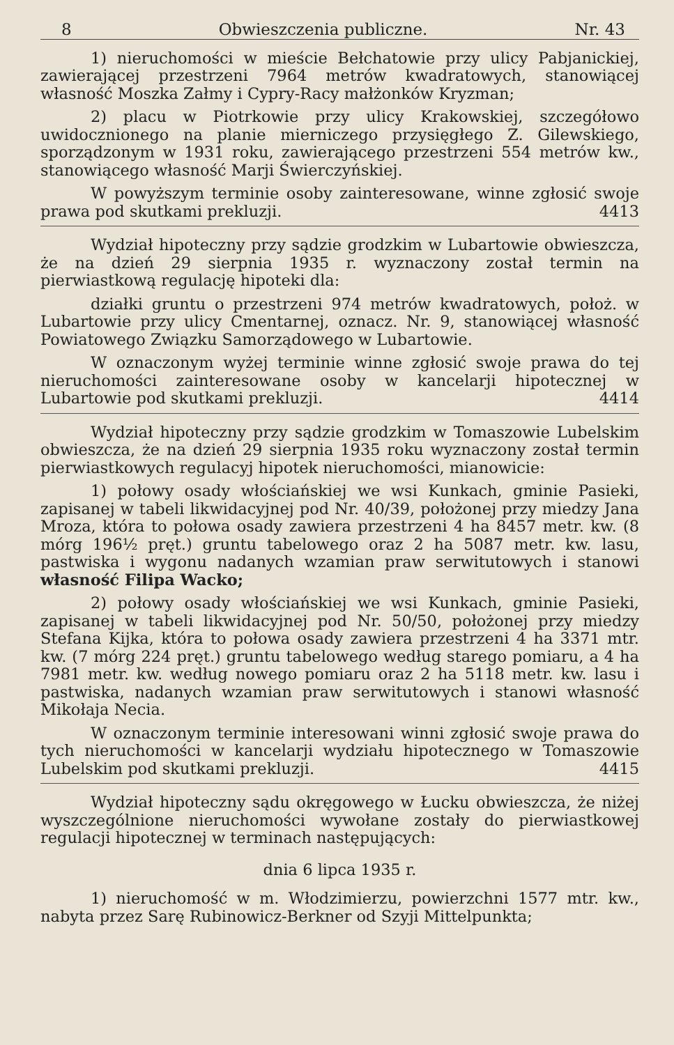8 Obwieszczenia publiczne. Nr. 43
1) nieruchomości w mieście Bełchatowie przy ulicy Pabjanickiej, zawierającej przestrzeni 7964 metrów kwadratowych, stanowiącej własność Moszka Załmy i Cypry-Racy małżonków Kryzman;
2) placu w Piotrkowie przy ulicy Krakowskiej, szczegółowo uwidocznionego na planie mierniczego przysięgłego Z. Gilewskiego, sporządzonym w 1931 roku, zawierającego przestrzeni 554 metrów kw., stanowiącego własność Marji Świerczyńskiej.
W powyższym terminie osoby zainteresowane, winne zgłosić swoje prawa pod skutkami prekluzji. 4413
Wydział hipoteczny przy sądzie grodzkim w Lubartowie obwieszcza, że na dzień 29 sierpnia 1935 r. wyznaczony został termin na pierwiastkową regulację hipoteki dla:
działki gruntu o przestrzeni 974 metrów kwadratowych, położ. w Lubartowie przy ulicy Cmentarnej, oznacz. Nr. 9, stanowiącej własność Powiatowego Związku Samorządowego w Lubartowie.
W oznaczonym wyżej terminie winne zgłosić swoje prawa do tej nieruchomości zainteresowane osoby w kancelarji hipotecznej w Lubartowie pod skutkami prekluzji. 4414
Wydział hipoteczny przy sądzie grodzkim w Tomaszowie Lubelskim obwieszcza, że na dzień 29 sierpnia 1935 roku wyznaczony został termin pierwiastkowych regulacyj hipotek nieruchomości, mianowicie:
1) połowy osady włościańskiej we wsi Kunkach, gminie Pasieki, zapisanej w tabeli likwidacyjnej pod Nr. 40/39, położonej przy miedzy Jana Mroza, która to połowa osady zawiera przestrzeni 4 ha 8457 metr. kw. (8 mórg 196½ pręt.) gruntu tabelowego oraz 2 ha 5087 metr. kw. lasu, pastwiska i wygonu nadanych wzamian praw serwitutowych i stanowi własność Filipa Wacko;
2) połowy osady włościańskiej we wsi Kunkach, gminie Pasieki, zapisanej w tabeli likwidacyjnej pod Nr. 50/50, położonej przy miedzy Stefana Kijka, która to połowa osady zawiera przestrzeni 4 ha 3371 mtr. kw. (7 mórg 224 pręt.) gruntu tabelowego według starego pomiaru, a 4 ha 7981 metr. kw. według nowego pomiaru oraz 2 ha 5118 metr. kw. lasu i pastwiska, nadanych wzamian praw serwitutowych i stanowi własność Mikołaja Necia.
W oznaczonym terminie interesowani winni zgłosić swoje prawa do tych nieruchomości w kancelarji wydziału hipotecznego w Tomaszowie Lubelskim pod skutkami prekluzji. 4415
Wydział hipoteczny sądu okręgowego w Łucku obwieszcza, że niżej wyszczególnione nieruchomości wywołane zostały do pierwiastkowej regulacji hipotecznej w terminach następujących:
dnia 6 lipca 1935 r.
1) nieruchomość w m. Włodzimierzu, powierzchni 1577 mtr. kw., nabyta przez Sarę Rubinowicz-Berkner od Szyji Mittelpunkta;